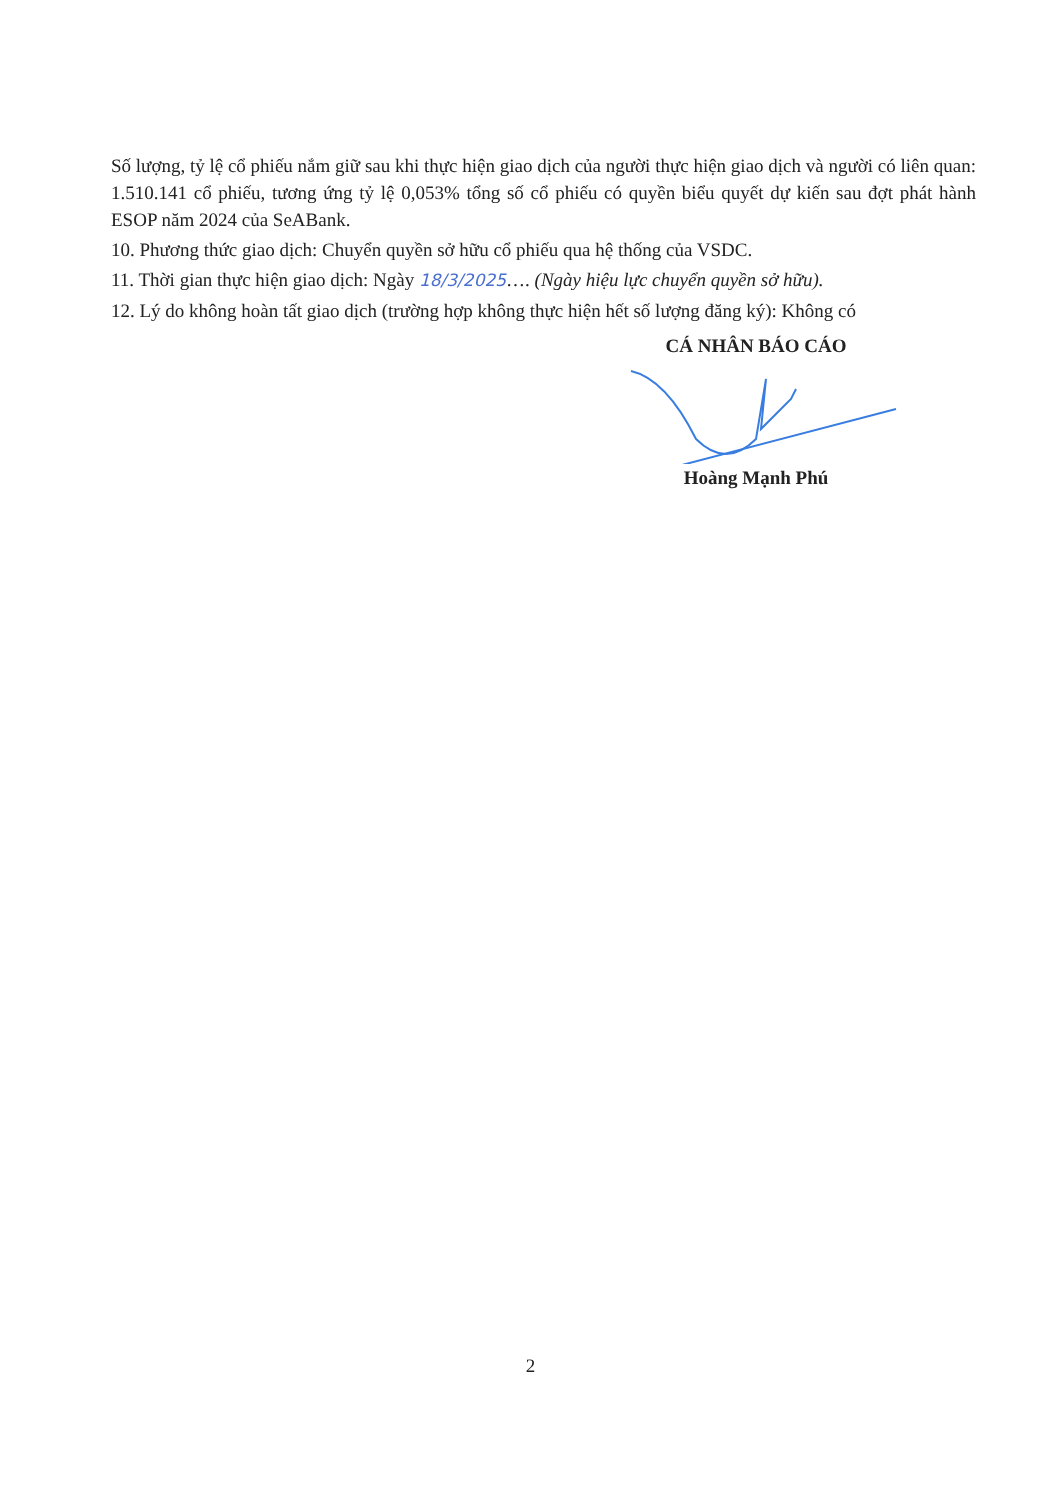Số lượng, tỷ lệ cổ phiếu nắm giữ sau khi thực hiện giao dịch của người thực hiện giao dịch và người có liên quan: 1.510.141 cổ phiếu, tương ứng tỷ lệ 0,053% tổng số cổ phiếu có quyền biểu quyết dự kiến sau đợt phát hành ESOP năm 2024 của SeABank.
10. Phương thức giao dịch: Chuyển quyền sở hữu cổ phiếu qua hệ thống của VSDC.
11. Thời gian thực hiện giao dịch: Ngày 18/3/2025…. (Ngày hiệu lực chuyển quyền sở hữu).
12. Lý do không hoàn tất giao dịch (trường hợp không thực hiện hết số lượng đăng ký): Không có
CÁ NHÂN BÁO CÁO
Hoàng Mạnh Phú
2